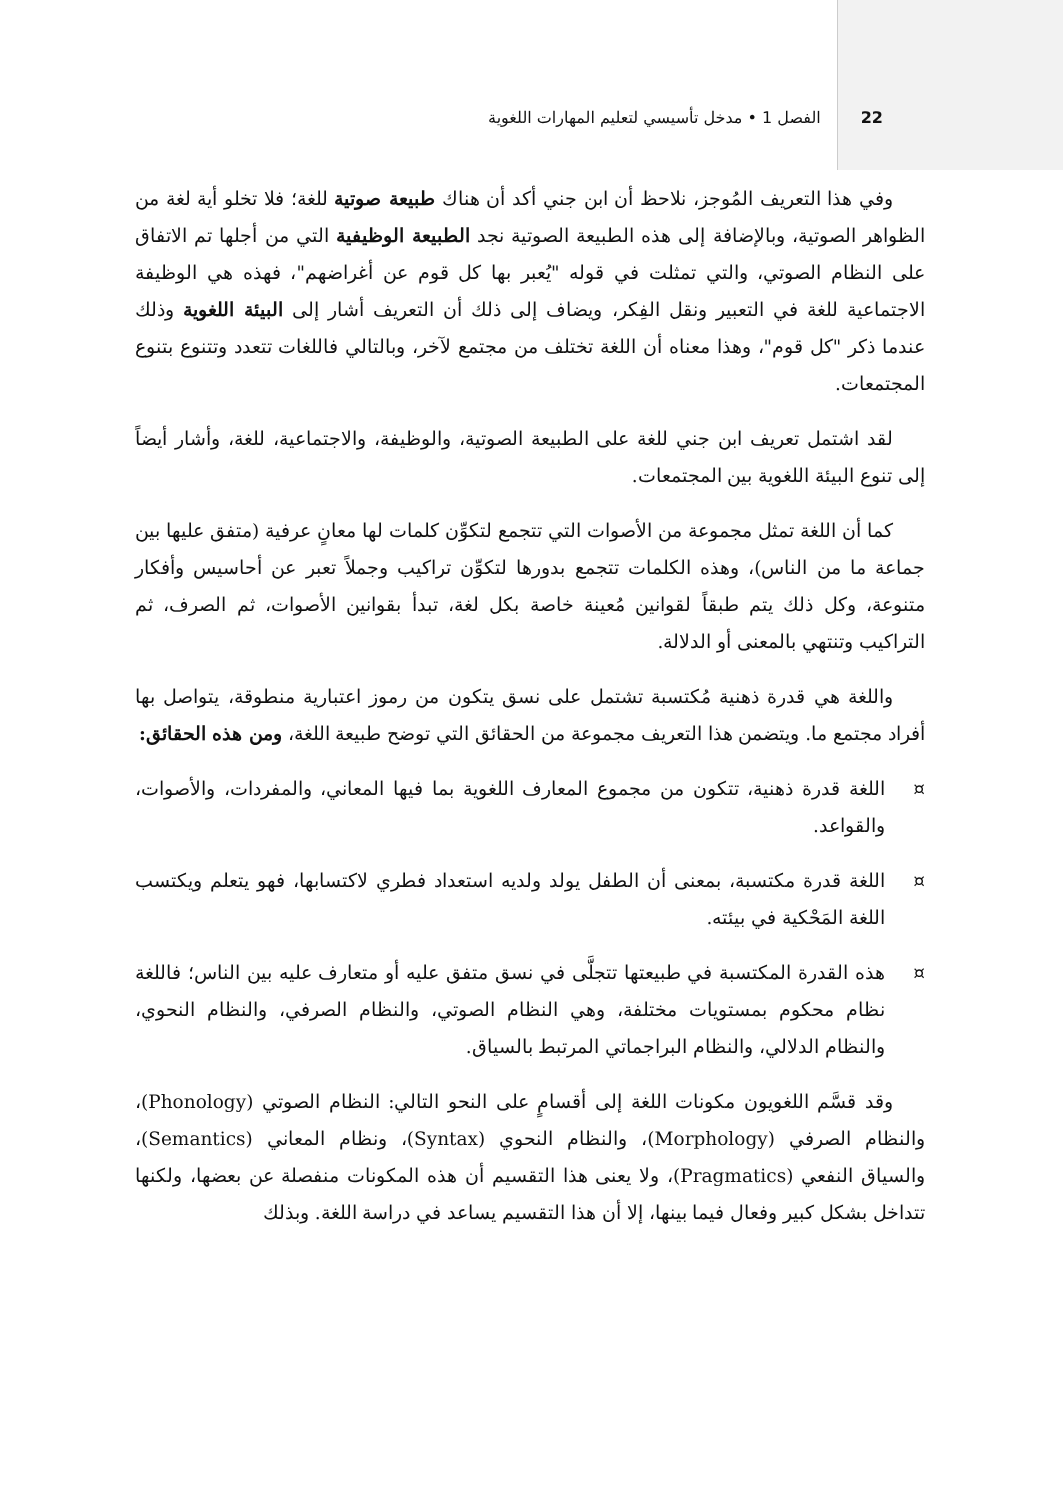22 الفصل 1 • مدخل تأسيسي لتعليم المهارات اللغوية
وفي هذا التعريف المُوجز، نلاحظ أن ابن جني أكد أن هناك طبيعة صوتية للغة؛ فلا تخلو أية لغة من الظواهر الصوتية، وبالإضافة إلى هذه الطبيعة الصوتية نجد الطبيعة الوظيفية التي من أجلها تم الاتفاق على النظام الصوتي، والتي تمثلت في قوله "يُعبر بها كل قوم عن أغراضهم"، فهذه هي الوظيفة الاجتماعية للغة في التعبير ونقل الفِكر، ويضاف إلى ذلك أن التعريف أشار إلى البيئة اللغوية وذلك عندما ذكر "كل قوم"، وهذا معناه أن اللغة تختلف من مجتمع لآخر، وبالتالي فاللغات تتعدد وتتنوع بتنوع المجتمعات.
لقد اشتمل تعريف ابن جني للغة على الطبيعة الصوتية، والوظيفة، والاجتماعية، للغة، وأشار أيضاً إلى تنوع البيئة اللغوية بين المجتمعات.
كما أن اللغة تمثل مجموعة من الأصوات التي تتجمع لتكوِّن كلمات لها معانٍ عرفية (متفق عليها بين جماعة ما من الناس)، وهذه الكلمات تتجمع بدورها لتكوِّن تراكيب وجملاً تعبر عن أحاسيس وأفكار متنوعة، وكل ذلك يتم طبقاً لقوانين مُعينة خاصة بكل لغة، تبدأ بقوانين الأصوات، ثم الصرف، ثم التراكيب وتنتهي بالمعنى أو الدلالة.
واللغة هي قدرة ذهنية مُكتسبة تشتمل على نسق يتكون من رموز اعتبارية منطوقة، يتواصل بها أفراد مجتمع ما. ويتضمن هذا التعريف مجموعة من الحقائق التي توضح طبيعة اللغة، ومن هذه الحقائق:
¤ اللغة قدرة ذهنية، تتكون من مجموع المعارف اللغوية بما فيها المعاني، والمفردات، والأصوات، والقواعد.
¤ اللغة قدرة مكتسبة، بمعنى أن الطفل يولد ولديه استعداد فطري لاكتسابها، فهو يتعلم ويكتسب اللغة المَحْكية في بيئته.
¤ هذه القدرة المكتسبة في طبيعتها تتجلَّى في نسق متفق عليه أو متعارف عليه بين الناس؛ فاللغة نظام محكوم بمستويات مختلفة، وهي النظام الصوتي، والنظام الصرفي، والنظام النحوي، والنظام الدلالي، والنظام البراجماتي المرتبط بالسياق.
وقد قسَّم اللغويون مكونات اللغة إلى أقسامٍ على النحو التالي: النظام الصوتي (Phonology)، والنظام الصرفي (Morphology)، والنظام النحوي (Syntax)، ونظام المعاني (Semantics)، والسياق النفعي (Pragmatics)، ولا يعنى هذا التقسيم أن هذه المكونات منفصلة عن بعضها، ولكنها تتداخل بشكل كبير وفعال فيما بينها، إلا أن هذا التقسيم يساعد في دراسة اللغة. وبذلك